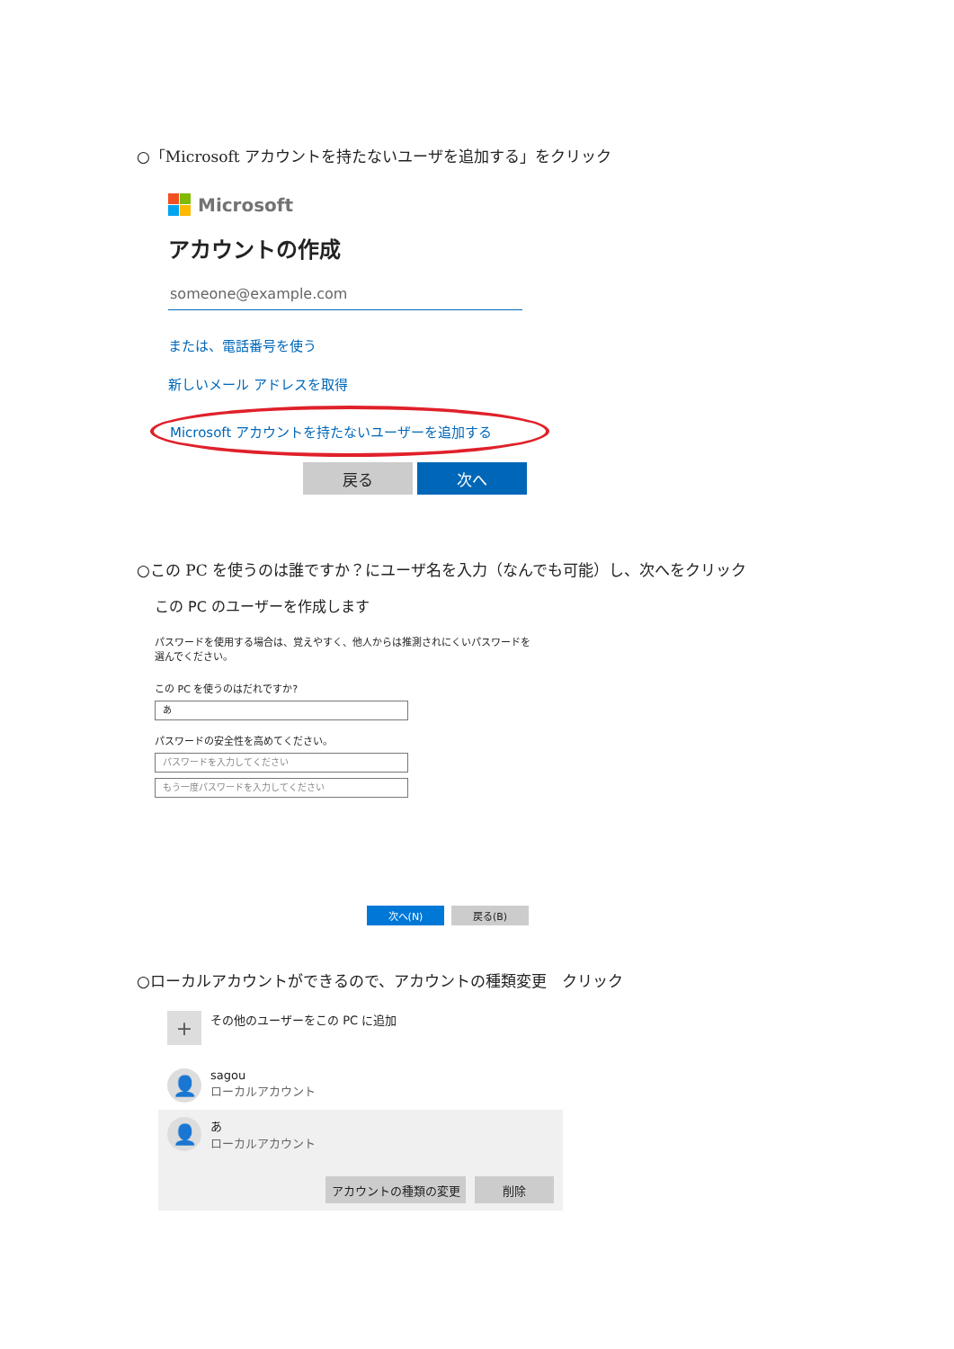○「Microsoft アカウントを持たないユーザを追加する」をクリック
Microsoft
アカウントの作成
someone@example.com
または、電話番号を使う
新しいメール アドレスを取得
Microsoft アカウントを持たないユーザーを追加する
戻る 次へ
○この PC を使うのは誰ですか？にユーザ名を入力（なんでも可能）し、次へをクリック
この PC のユーザーを作成します
パスワードを使用する場合は、覚えやすく、他人からは推測されにくいパスワードを選んでください。
この PC を使うのはだれですか?
あ
パスワードの安全性を高めてください。
パスワードを入力してください
もう一度パスワードを入力してください
次へ(N) 戻る(B)
○ローカルアカウントができるので、アカウントの種類変更　クリック
+
その他のユーザーをこの PC に追加
👤
sagou
ローカルアカウント
👤
あ
ローカルアカウント
アカウントの種類の変更 削除